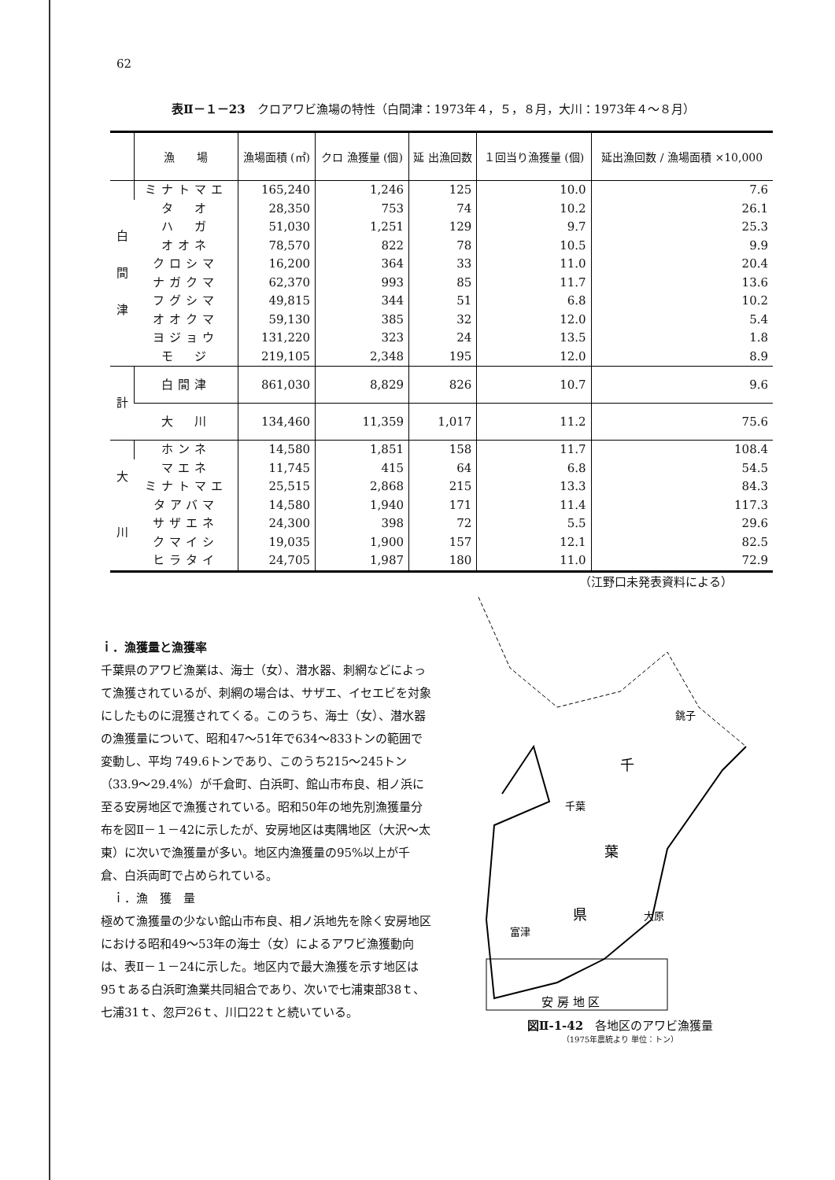62
表Ⅱ－１－23　クロアワビ漁場の特性（白間津：1973年４，５，８月，大川：1973年４～８月）
| | 漁 場 | 漁場面積 (㎡) | クロ 漁獲量 (個) | 延 出漁回数 | １回当り漁獲量 (個) | 延出漁回数 / 漁場面積 ×10,000 |
| --- | --- | --- | --- | --- | --- | --- |
| 白 間 津 | ミナトマエ | 165,240 | 1,246 | 125 | 10.0 | 7.6 |
| | タ オ | 28,350 | 753 | 74 | 10.2 | 26.1 |
| | ハ ガ | 51,030 | 1,251 | 129 | 9.7 | 25.3 |
| | オオネ | 78,570 | 822 | 78 | 10.5 | 9.9 |
| | クロシマ | 16,200 | 364 | 33 | 11.0 | 20.4 |
| | ナガクマ | 62,370 | 993 | 85 | 11.7 | 13.6 |
| | フグシマ | 49,815 | 344 | 51 | 6.8 | 10.2 |
| | オオクマ | 59,130 | 385 | 32 | 12.0 | 5.4 |
| | ヨジョウ | 131,220 | 323 | 24 | 13.5 | 1.8 |
| | モ ジ | 219,105 | 2,348 | 195 | 12.0 | 8.9 |
| 計 | 白間津 | 861,030 | 8,829 | 826 | 10.7 | 9.6 |
| | 大 川 | 134,460 | 11,359 | 1,017 | 11.2 | 75.6 |
| 大 川 | ホンネ | 14,580 | 1,851 | 158 | 11.7 | 108.4 |
| | マエネ | 11,745 | 415 | 64 | 6.8 | 54.5 |
| | ミナトマエ | 25,515 | 2,868 | 215 | 13.3 | 84.3 |
| | タアバマ | 14,580 | 1,940 | 171 | 11.4 | 117.3 |
| | サザエネ | 24,300 | 398 | 72 | 5.5 | 29.6 |
| | クマイシ | 19,035 | 1,900 | 157 | 12.1 | 82.5 |
| | ヒラタイ | 24,705 | 1,987 | 180 | 11.0 | 72.9 |
（江野口未発表資料による）
ｉ．漁獲量と漁獲率
千葉県のアワビ漁業は、海士（女）、潜水器、刺網などによって漁獲されているが、刺網の場合は、サザエ、イセエビを対象にしたものに混獲されてくる。このうち、海士（女）、潜水器の漁獲量について、昭和47～51年で634～833トンの範囲で変動し、平均 749.6トンであり、このうち215～245トン（33.9～29.4%）が千倉町、白浜町、館山市布良、相ノ浜に至る安房地区で漁獲されている。昭和50年の地先別漁獲量分布を図Ⅱ－１－42に示したが、安房地区は夷隅地区（大沢～太東）に次いで漁獲量が多い。地区内漁獲量の95%以上が千倉、白浜両町で占められている。
　ｉ．漁　獲　量
極めて漁獲量の少ない館山市布良、相ノ浜地先を除く安房地区における昭和49～53年の海士（女）によるアワビ漁獲動向は、表Ⅱ－１－24に示した。地区内で最大漁獲を示す地区は95ｔある白浜町漁業共同組合であり、次いで七浦東部38ｔ、七浦31ｔ、忽戸26ｔ、川口22ｔと続いている。
銚子
千
葉
県
千葉
富津
大原
安 房 地 区
図Ⅱ-1-42　各地区のアワビ漁獲量
（1975年農統より 単位：トン）